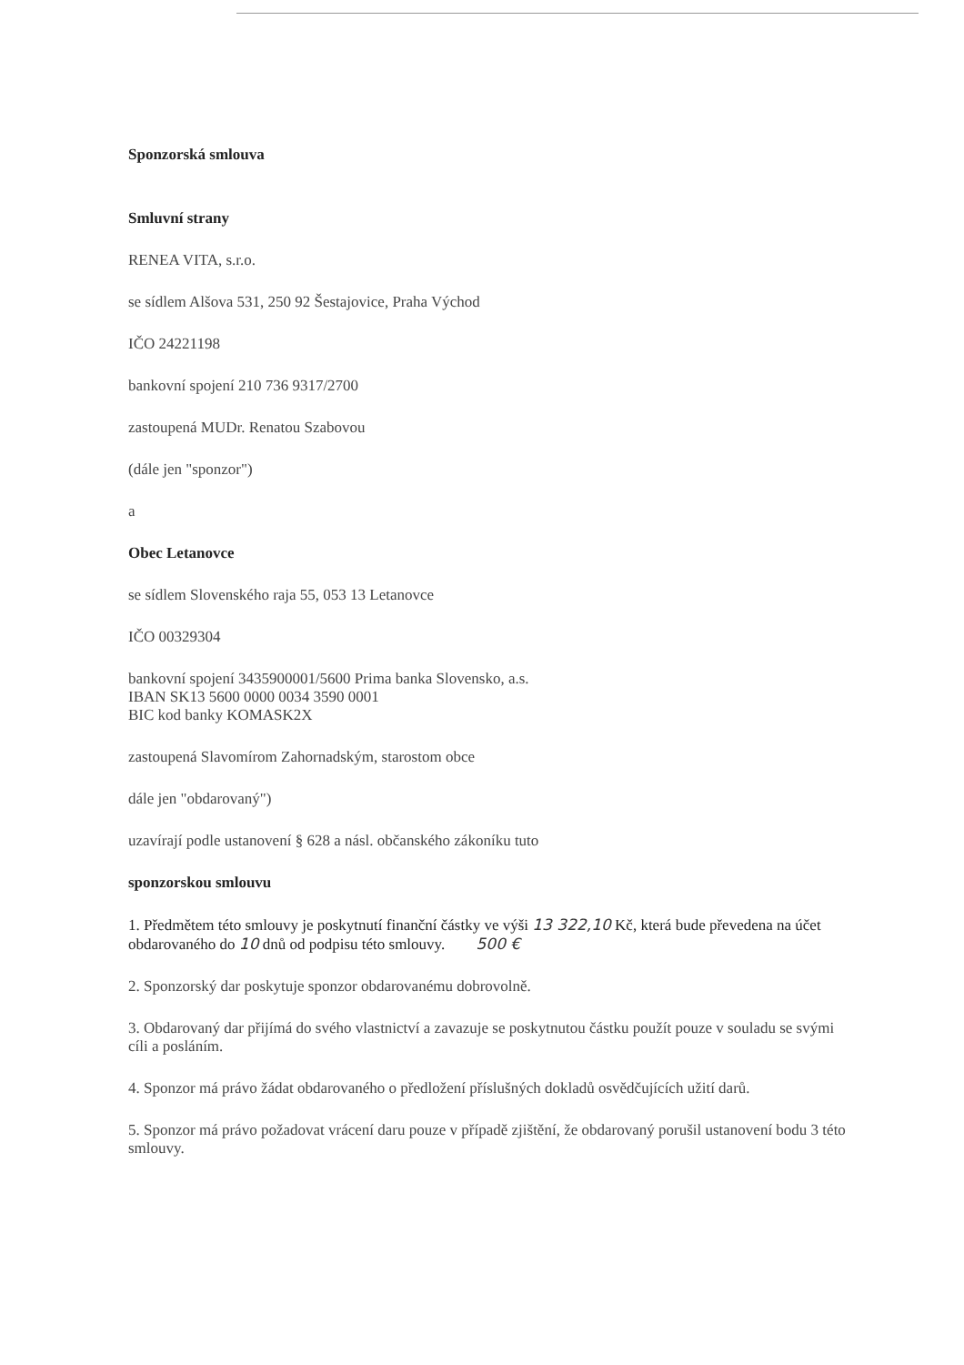Sponzorská smlouva
Smluvní strany
RENEA VITA, s.r.o.
se sídlem Alšova 531, 250 92 Šestajovice, Praha Východ
IČO 24221198
bankovní spojení 210 736 9317/2700
zastoupená MUDr. Renatou Szabovou
(dále jen "sponzor")
a
Obec Letanovce
se sídlem Slovenského raja 55, 053 13 Letanovce
IČO 00329304
bankovní spojení 3435900001/5600 Prima banka Slovensko, a.s.
IBAN SK13 5600 0000 0034 3590 0001
BIC kod banky KOMASK2X
zastoupená Slavomírom Zahornadským, starostom obce
dále jen "obdarovaný")
uzavírají podle ustanovení § 628 a násl. občanského zákoníku tuto
sponzorskou smlouvu
1. Předmětem této smlouvy je poskytnutí finanční částky ve výši 13 322,10 Kč, která bude převedena na účet obdarovaného do 10 dnů od podpisu této smlouvy. 500 €
2. Sponzorský dar poskytuje sponzor obdarovanému dobrovolně.
3. Obdarovaný dar přijímá do svého vlastnictví a zavazuje se poskytnutou částku použít pouze v souladu se svými cíli a posláním.
4. Sponzor má právo žádat obdarovaného o předložení příslušných dokladů osvědčujících užití darů.
5. Sponzor má právo požadovat vrácení daru pouze v případě zjištění, že obdarovaný porušil ustanovení bodu 3 této smlouvy.